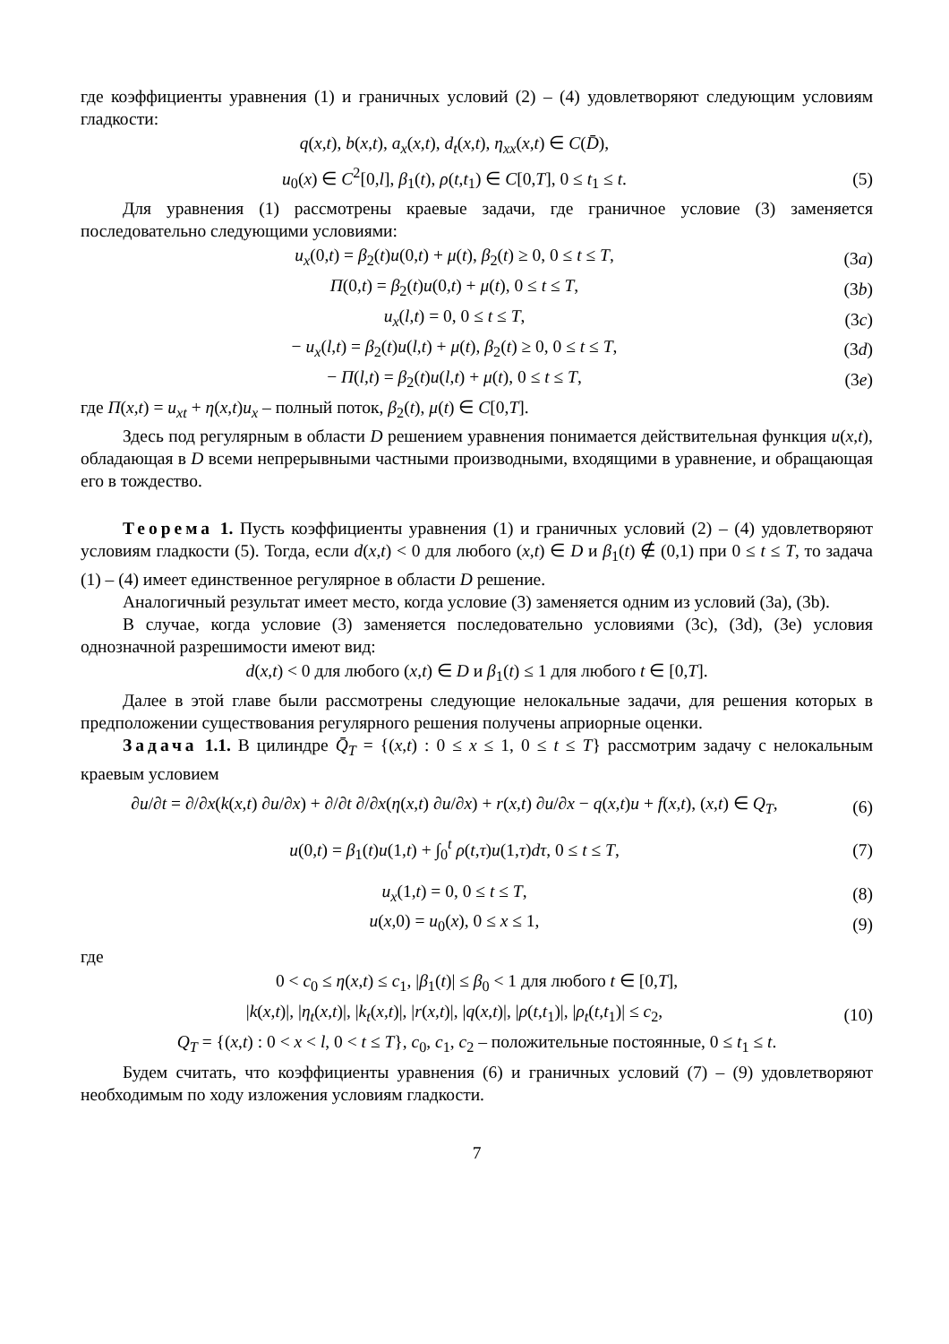где коэффициенты уравнения (1) и граничных условий (2) – (4) удовлетворяют следующим условиям гладкости:
q(x,t), b(x,t), a<sub>x</sub>(x,t), d<sub>t</sub>(x,t), η<sub>xx</sub>(x,t) ∈ C(D̄),
u<sub>0</sub>(x) ∈ C<sup>2</sup>[0,l], β<sub>1</sub>(t), ρ(t,t<sub>1</sub>) ∈ C[0,T], 0 ≤ t<sub>1</sub> ≤ t.
(5)
Для уравнения (1) рассмотрены краевые задачи, где граничное условие (3) заменяется последовательно следующими условиями:
u<sub>x</sub>(0,t) = β<sub>2</sub>(t)u(0,t) + μ(t), β<sub>2</sub>(t) ≥ 0, 0 ≤ t ≤ T,
(3a)
Π(0,t) = β<sub>2</sub>(t)u(0,t) + μ(t), 0 ≤ t ≤ T,
(3b)
u<sub>x</sub>(l,t) = 0, 0 ≤ t ≤ T, (3c)
− u<sub>x</sub>(l,t) = β<sub>2</sub>(t)u(l,t) + μ(t), β<sub>2</sub>(t) ≥ 0, 0 ≤ t ≤ T,
(3d)
− Π(l,t) = β<sub>2</sub>(t)u(l,t) + μ(t), 0 ≤ t ≤ T,
(3e)
где Π(x,t) = u<sub>xt</sub> + η(x,t)u<sub>x</sub> – полный поток, β<sub>2</sub>(t), μ(t) ∈ C[0,T].
Здесь под регулярным в области D решением уравнения понимается действительная функция u(x,t), обладающая в D всеми непрерывными частными производными, входящими в уравнение, и обращающая его в тождество.
Теорема 1. Пусть коэффициенты уравнения (1) и граничных условий (2) – (4) удовлетворяют условиям гладкости (5). Тогда, если d(x,t) < 0 для любого (x,t) ∈ D и β<sub>1</sub>(t) ∉ (0,1) при 0 ≤ t ≤ T, то задача (1) – (4) имеет единственное регулярное в области D решение.
Аналогичный результат имеет место, когда условие (3) заменяется одним из условий (3a), (3b).
В случае, когда условие (3) заменяется последовательно условиями (3c), (3d), (3e) условия однозначной разрешимости имеют вид:
d(x,t) < 0 для любого (x,t) ∈ D и β<sub>1</sub>(t) ≤ 1 для любого t ∈ [0,T].
Далее в этой главе были рассмотрены следующие нелокальные задачи, для решения которых в предположении существования регулярного решения получены априорные оценки.
Задача 1.1. В цилиндре Q̄<sub>T</sub> = {(x,t) : 0 ≤ x ≤ 1, 0 ≤ t ≤ T} рассмотрим задачу с нелокальным краевым условием
∂u/∂t = ∂/∂x(k(x,t) ∂u/∂x) + ∂/∂t ∂/∂x(η(x,t) ∂u/∂x) + r(x,t) ∂u/∂x − q(x,t)u + f(x,t), (x,t) ∈ Q<sub>T</sub>,
(6)
u(0,t) = β<sub>1</sub>(t)u(1,t) + ∫<sub>0</sub><sup>t</sup> ρ(t,τ)u(1,τ)dτ, 0 ≤ t ≤ T,
(7)
u<sub>x</sub>(1,t) = 0, 0 ≤ t ≤ T, (8)
u(x,0) = u<sub>0</sub>(x), 0 ≤ x ≤ 1, (9)
где
0 < c<sub>0</sub> ≤ η(x,t) ≤ c<sub>1</sub>, |β<sub>1</sub>(t)| ≤ β<sub>0</sub> < 1 для любого t ∈ [0,T],
|k(x,t)|, |η<sub>t</sub>(x,t)|, |k<sub>t</sub>(x,t)|, |r(x,t)|, |q(x,t)|, |ρ(t,t<sub>1</sub>)|, |ρ<sub>t</sub>(t,t<sub>1</sub>)| ≤ c<sub>2</sub>,
(10)
Q<sub>T</sub> = {(x,t) : 0 < x < l, 0 < t ≤ T}, c<sub>0</sub>, c<sub>1</sub>, c<sub>2</sub> – положительные постоянные, 0 ≤ t<sub>1</sub> ≤ t.
Будем считать, что коэффициенты уравнения (6) и граничных условий (7) – (9) удовлетворяют необходимым по ходу изложения условиям гладкости.
7